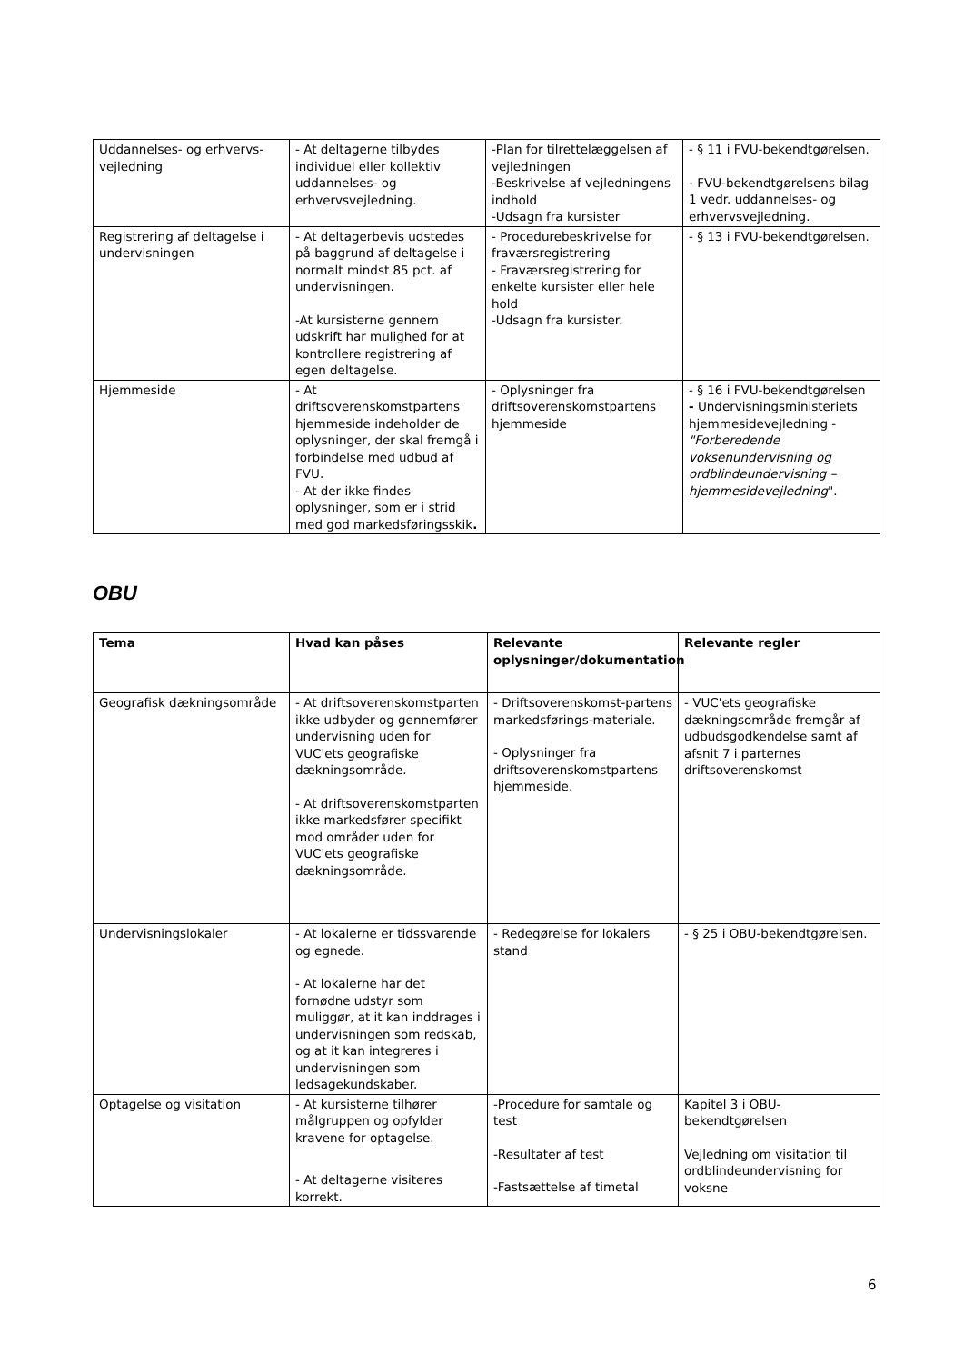| Uddannelses- og erhvervs-vejledning | - At deltagerne tilbydes individuel eller kollektiv uddannelses- og erhvervsvejledning. | -Plan for tilrettelæggelsen af vejledningen -Beskrivelse af vejledningens indhold -Udsagn fra kursister | - § 11 i FVU-bekendtgørelsen. - FVU-bekendtgørelsens bilag 1 vedr. uddannelses- og erhvervsvejledning. |
| Registrering af deltagelse i undervisningen | - At deltagerbevis udstedes på baggrund af deltagelse i normalt mindst 85 pct. af undervisningen. -At kursisterne gennem udskrift har mulighed for at kontrollere registrering af egen deltagelse. | - Procedurebeskrivelse for fraværsregistrering - Fraværsregistrering for enkelte kursister eller hele hold -Udsagn fra kursister. | - § 13 i FVU-bekendtgørelsen. |
| Hjemmeside | - At driftsoverenskomstpartens hjemmeside indeholder de oplysninger, der skal fremgå i forbindelse med udbud af FVU. - At der ikke findes oplysninger, som er i strid med god markedsføringsskik . | - Oplysninger fra driftsoverenskomstpartens hjemmeside | - § 16 i FVU-bekendtgørelsen - Undervisningsministeriets hjemmesidevejledning - "Forberedende voksenundervisning og ordblindeundervisning – hjemmesidevejledning ". |
OBU
| Tema | Hvad kan påses | Relevante oplysninger/dokumentation | Relevante regler |
| --- | --- | --- | --- |
| Geografisk dækningsområde | - At driftsoverenskomstparten ikke udbyder og gennemfører undervisning uden for VUC'ets geografiske dækningsområde. - At driftsoverenskomstparten ikke markedsfører specifikt mod områder uden for VUC'ets geografiske dækningsområde. | - Driftsoverenskomst-partens markedsførings-materiale. - Oplysninger fra driftsoverenskomstpartens hjemmeside. | - VUC'ets geografiske dækningsområde fremgår af udbudsgodkendelse samt af afsnit 7 i parternes driftsoverenskomst |
| Undervisningslokaler | - At lokalerne er tidssvarende og egnede. - At lokalerne har det fornødne udstyr som muliggør, at it kan inddrages i undervisningen som redskab, og at it kan integreres i undervisningen som ledsagekundskaber. | - Redegørelse for lokalers stand | - § 25 i OBU-bekendtgørelsen. |
| Optagelse og visitation | - At kursisterne tilhører målgruppen og opfylder kravene for optagelse. - At deltagerne visiteres korrekt. | -Procedure for samtale og test -Resultater af test -Fastsættelse af timetal | Kapitel 3 i OBU-bekendtgørelsen Vejledning om visitation til ordblindeundervisning for voksne |
6